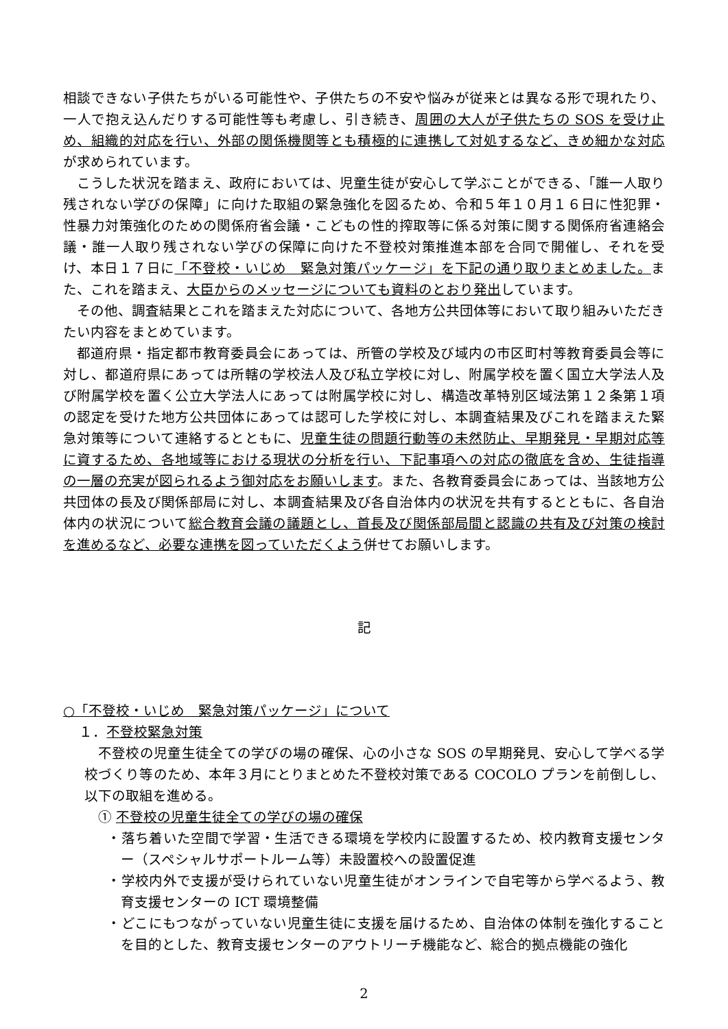相談できない子供たちがいる可能性や、子供たちの不安や悩みが従来とは異なる形で現れたり、一人で抱え込んだりする可能性等も考慮し、引き続き、周囲の大人が子供たちの SOS を受け止め、組織的対応を行い、外部の関係機関等とも積極的に連携して対処するなど、きめ細かな対応が求められています。
こうした状況を踏まえ、政府においては、児童生徒が安心して学ぶことができる、「誰一人取り残されない学びの保障」に向けた取組の緊急強化を図るため、令和５年１０月１６日に性犯罪・性暴力対策強化のための関係府省会議・こどもの性的搾取等に係る対策に関する関係府省連絡会議・誰一人取り残されない学びの保障に向けた不登校対策推進本部を合同で開催し、それを受け、本日１７日に「不登校・いじめ　緊急対策パッケージ」を下記の通り取りまとめました。また、これを踏まえ、大臣からのメッセージについても資料のとおり発出しています。
その他、調査結果とこれを踏まえた対応について、各地方公共団体等において取り組みいただきたい内容をまとめています。
都道府県・指定都市教育委員会にあっては、所管の学校及び域内の市区町村等教育委員会等に対し、都道府県にあっては所轄の学校法人及び私立学校に対し、附属学校を置く国立大学法人及び附属学校を置く公立大学法人にあっては附属学校に対し、構造改革特別区域法第１２条第１項の認定を受けた地方公共団体にあっては認可した学校に対し、本調査結果及びこれを踏まえた緊急対策等について連絡するとともに、児童生徒の問題行動等の未然防止、早期発見・早期対応等に資するため、各地域等における現状の分析を行い、下記事項への対応の徹底を含め、生徒指導の一層の充実が図られるよう御対応をお願いします。また、各教育委員会にあっては、当該地方公共団体の長及び関係部局に対し、本調査結果及び各自治体内の状況を共有するとともに、各自治体内の状況について総合教育会議の議題とし、首長及び関係部局間と認識の共有及び対策の検討を進めるなど、必要な連携を図っていただくよう併せてお願いします。
記
○「不登校・いじめ　緊急対策パッケージ」について
１．不登校緊急対策
不登校の児童生徒全ての学びの場の確保、心の小さな SOS の早期発見、安心して学べる学校づくり等のため、本年３月にとりまとめた不登校対策である COCOLO プランを前倒しし、以下の取組を進める。
① 不登校の児童生徒全ての学びの場の確保
・落ち着いた空間で学習・生活できる環境を学校内に設置するため、校内教育支援センター（スペシャルサポートルーム等）未設置校への設置促進
・学校内外で支援が受けられていない児童生徒がオンラインで自宅等から学べるよう、教育支援センターの ICT 環境整備
・どこにもつながっていない児童生徒に支援を届けるため、自治体の体制を強化することを目的とした、教育支援センターのアウトリーチ機能など、総合的拠点機能の強化
2